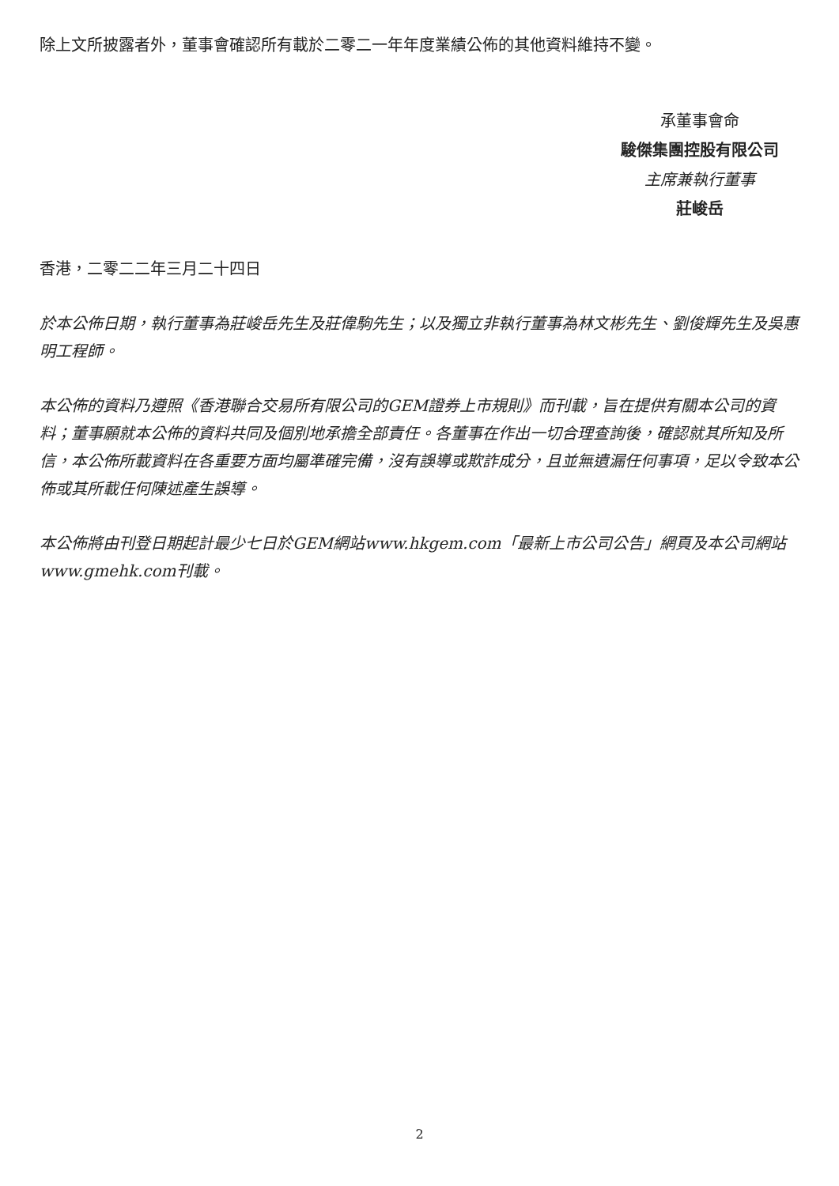除上文所披露者外，董事會確認所有載於二零二一年年度業績公佈的其他資料維持不變。
承董事會命
駿傑集團控股有限公司
主席兼執行董事
莊峻岳
香港，二零二二年三月二十四日
於本公佈日期，執行董事為莊峻岳先生及莊偉駒先生；以及獨立非執行董事為林文彬先生、劉俊輝先生及吳惠明工程師。
本公佈的資料乃遵照《香港聯合交易所有限公司的GEM證券上市規則》而刊載，旨在提供有關本公司的資料；董事願就本公佈的資料共同及個別地承擔全部責任。各董事在作出一切合理查詢後，確認就其所知及所信，本公佈所載資料在各重要方面均屬準確完備，沒有誤導或欺詐成分，且並無遺漏任何事項，足以令致本公佈或其所載任何陳述產生誤導。
本公佈將由刊登日期起計最少七日於GEM網站www.hkgem.com「最新上市公司公告」網頁及本公司網站www.gmehk.com刊載。
2